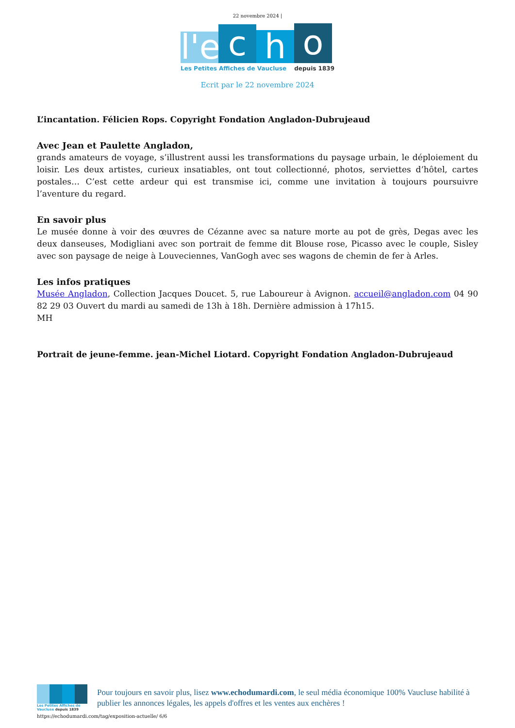22 novembre 2024 |
l'e
c
h
o
Les Petites Affiches de Vaucluse depuis 1839
Ecrit par le 22 novembre 2024
L’incantation. Félicien Rops. Copyright Fondation Angladon-Dubrujeaud
Avec Jean et Paulette Angladon,
grands amateurs de voyage, s’illustrent aussi les transformations du paysage urbain, le déploiement du loisir. Les deux artistes, curieux insatiables, ont tout collectionné, photos, serviettes d’hôtel, cartes postales… C’est cette ardeur qui est transmise ici, comme une invitation à toujours poursuivre l’aventure du regard.
En savoir plus
Le musée donne à voir des œuvres de Cézanne avec sa nature morte au pot de grès, Degas avec les deux danseuses, Modigliani avec son portrait de femme dit Blouse rose, Picasso avec le couple, Sisley avec son paysage de neige à Louveciennes, VanGogh avec ses wagons de chemin de fer à Arles.
Les infos pratiques
Musée Angladon, Collection Jacques Doucet. 5, rue Laboureur à Avignon. accueil@angladon.com 04 90 82 29 03 Ouvert du mardi au samedi de 13h à 18h. Dernière admission à 17h15.
MH
Portrait de jeune-femme. jean-Michel Liotard. Copyright Fondation Angladon-Dubrujeaud
Les Petites Affiches de Vaucluse depuis 1839
Pour toujours en savoir plus, lisez www.echodumardi.com, le seul média économique 100% Vaucluse habilité à publier les annonces légales, les appels d'offres et les ventes aux enchères !
https://echodumardi.com/tag/exposition-actuelle/ 6/6